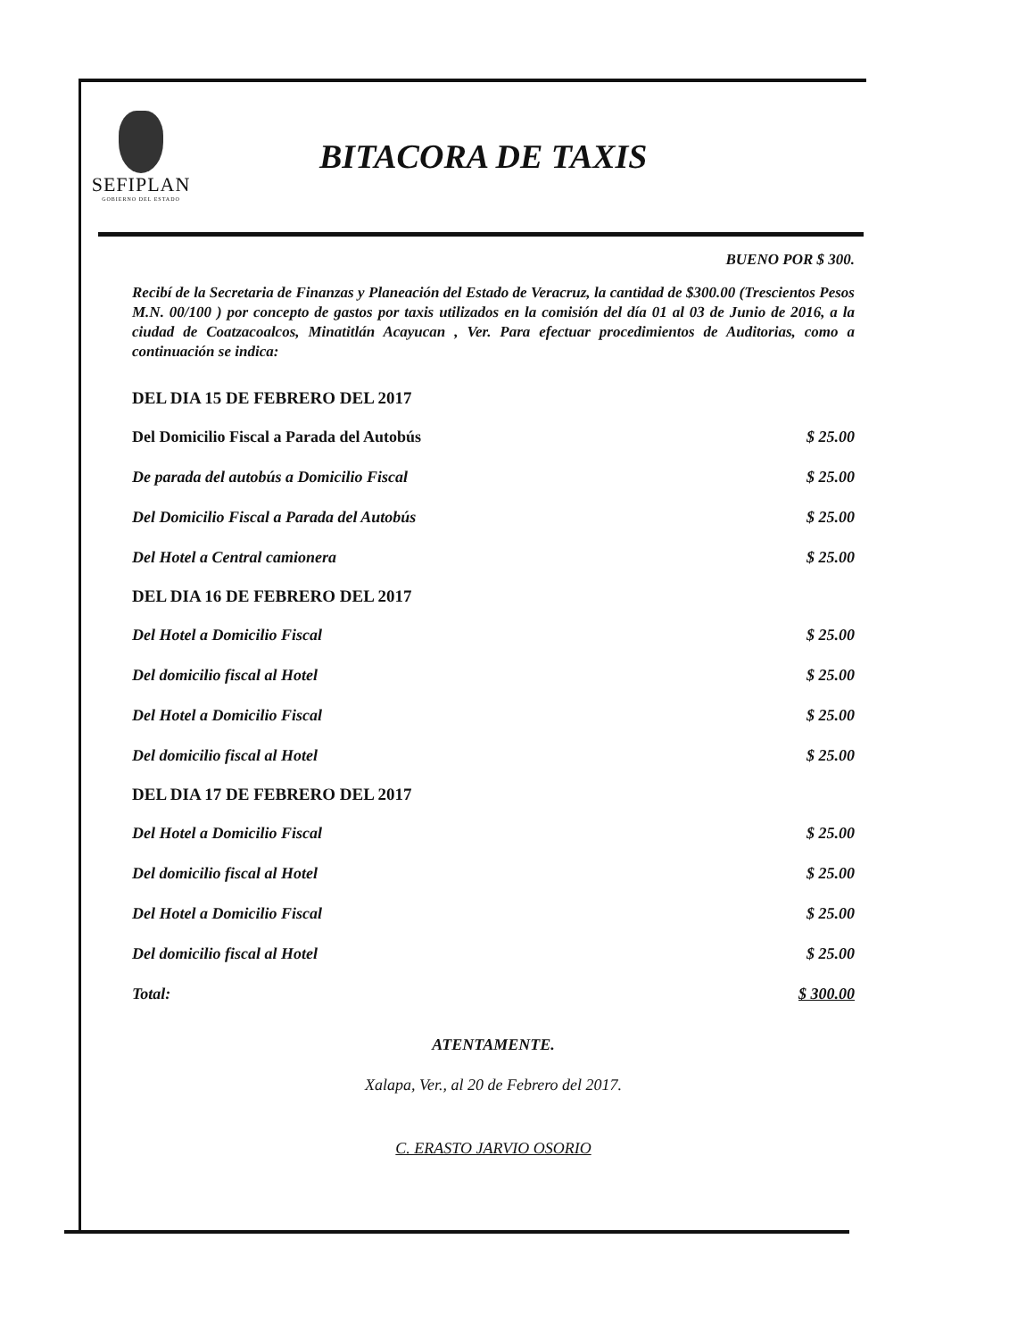SEFIPLAN
GOBIERNO DEL ESTADO
BITACORA DE TAXIS
BUENO POR $ 300.
Recibí de la Secretaria de Finanzas y Planeación del Estado de Veracruz, la cantidad de $300.00 (Trescientos Pesos M.N. 00/100 ) por concepto de gastos por taxis utilizados en la comisión del día 01 al 03 de Junio de 2016, a la ciudad de Coatzacoalcos, Minatitlán Acayucan , Ver. Para efectuar procedimientos de Auditorias, como a continuación se indica:
| DEL DIA 15 DE FEBRERO DEL 2017 | |
| --- | --- |
| Del Domicilio Fiscal a Parada del Autobús | $ 25.00 |
| De parada del autobús a Domicilio Fiscal | $ 25.00 |
| Del Domicilio Fiscal a Parada del Autobús | $ 25.00 |
| Del Hotel a Central camionera | $ 25.00 |
| DEL DIA 16 DE FEBRERO DEL 2017 | |
| Del Hotel a Domicilio Fiscal | $ 25.00 |
| Del domicilio fiscal al Hotel | $ 25.00 |
| Del Hotel a Domicilio Fiscal | $ 25.00 |
| Del domicilio fiscal al Hotel | $ 25.00 |
| DEL DIA 17 DE FEBRERO DEL 2017 | |
| Del Hotel a Domicilio Fiscal | $ 25.00 |
| Del domicilio fiscal al Hotel | $ 25.00 |
| Del Hotel a Domicilio Fiscal | $ 25.00 |
| Del domicilio fiscal al Hotel | $ 25.00 |
| Total: | $ 300.00 |
ATENTAMENTE.
Xalapa, Ver., al 20 de Febrero del 2017.
C. ERASTO JARVIO OSORIO